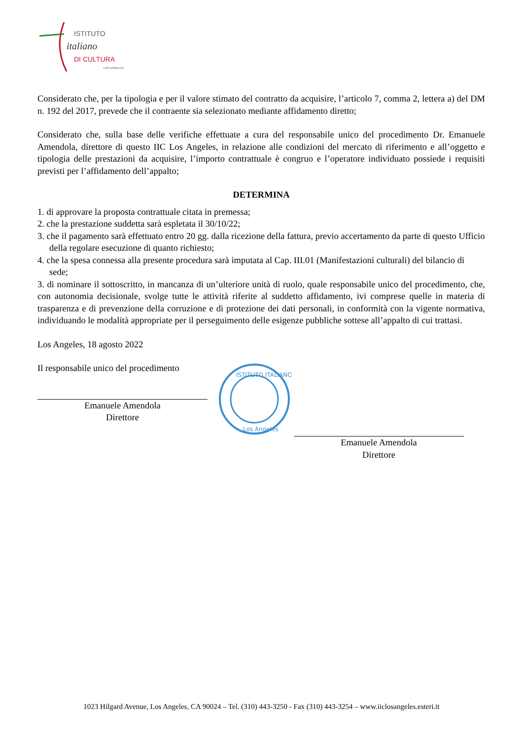ISTITUTO
italiano
DI CULTURA
LOS ANGELES
Considerato che, per la tipologia e per il valore stimato del contratto da acquisire, l’articolo 7, comma 2, lettera a) del DM n. 192 del 2017, prevede che il contraente sia selezionato mediante affidamento diretto;
Considerato che, sulla base delle verifiche effettuate a cura del responsabile unico del procedimento Dr. Emanuele Amendola, direttore di questo IIC Los Angeles, in relazione alle condizioni del mercato di riferimento e all’oggetto e tipologia delle prestazioni da acquisire, l’importo contrattuale è congruo e l’operatore individuato possiede i requisiti previsti per l’affidamento dell’appalto;
DETERMINA
1. di approvare la proposta contrattuale citata in premessa;
2. che la prestazione suddetta sarà espletata il 30/10/22;
3. che il pagamento sarà effettuato entro 20 gg. dalla ricezione della fattura, previo accertamento da parte di questo Ufficio della regolare esecuzione di quanto richiesto;
4. che la spesa connessa alla presente procedura sarà imputata al Cap. III.01 (Manifestazioni culturali) del bilancio di sede;
3. di nominare il sottoscritto, in mancanza di un’ulteriore unità di ruolo, quale responsabile unico del procedimento, che, con autonomia decisionale, svolge tutte le attività riferite al suddetto affidamento, ivi comprese quelle in materia di trasparenza e di prevenzione della corruzione e di protezione dei dati personali, in conformità con la vigente normativa, individuando le modalità appropriate per il perseguimento delle esigenze pubbliche sottese all’appalto di cui trattasi.
Los Angeles, 18 agosto 2022
Il responsabile unico del procedimento
Emanuele Amendola
Direttore
ISTITUTO ITALIANO
Los Angeles
Emanuele Amendola
Direttore
1023 Hilgard Avenue, Los Angeles, CA 90024 – Tel. (310) 443-3250 - Fax (310) 443-3254 – www.iiclosangeles.esteri.it